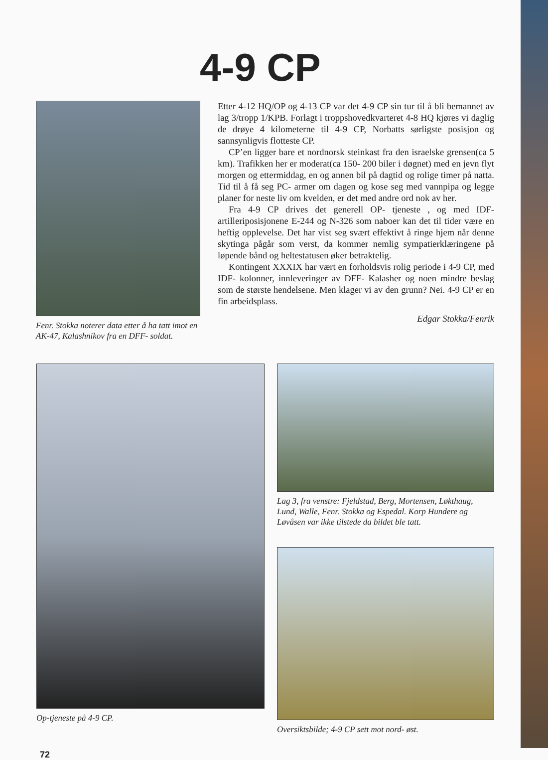4-9 CP
Fenr. Stokka noterer data etter å ha tatt imot en AK-47, Kalashnikov fra en DFF- soldat.
Etter 4-12 HQ/OP og 4-13 CP var det 4-9 CP sin tur til å bli bemannet av lag 3/tropp 1/KPB. Forlagt i troppshovedkvarteret 4-8 HQ kjøres vi daglig de drøye 4 kilometerne til 4-9 CP, Norbatts sørligste posisjon og sannsynligvis flotteste CP.
CP’en ligger bare et nordnorsk steinkast fra den israelske grensen(ca 5 km). Trafikken her er moderat(ca 150- 200 biler i døgnet) med en jevn flyt morgen og ettermiddag, en og annen bil på dagtid og rolige timer på natta. Tid til å få seg PC- armer om dagen og kose seg med vannpipa og legge planer for neste liv om kvelden, er det med andre ord nok av her.
Fra 4-9 CP drives det generell OP- tjeneste , og med IDF- artilleriposisjonene E-244 og N-326 som naboer kan det til tider være en heftig opplevelse. Det har vist seg svært effektivt å ringe hjem når denne skytinga pågår som verst, da kommer nemlig sympatierklæringene på løpende bånd og heltestatusen øker betraktelig.
Kontingent XXXIX har vært en forholdsvis rolig periode i 4-9 CP, med IDF- kolonner, innleveringer av DFF- Kalasher og noen mindre beslag som de største hendelsene. Men klager vi av den grunn? Nei. 4-9 CP er en fin arbeidsplass.
Edgar Stokka/Fenrik
Op-tjeneste på 4-9 CP. Lag 3, fra venstre: Fjeldstad, Berg, Mortensen, Løkthaug, Lund, Walle, Fenr. Stokka og Espedal. Korp Hundere og Løvåsen var ikke tilstede da bildet ble tatt.
Oversiktsbilde; 4-9 CP sett mot nord- øst.
72